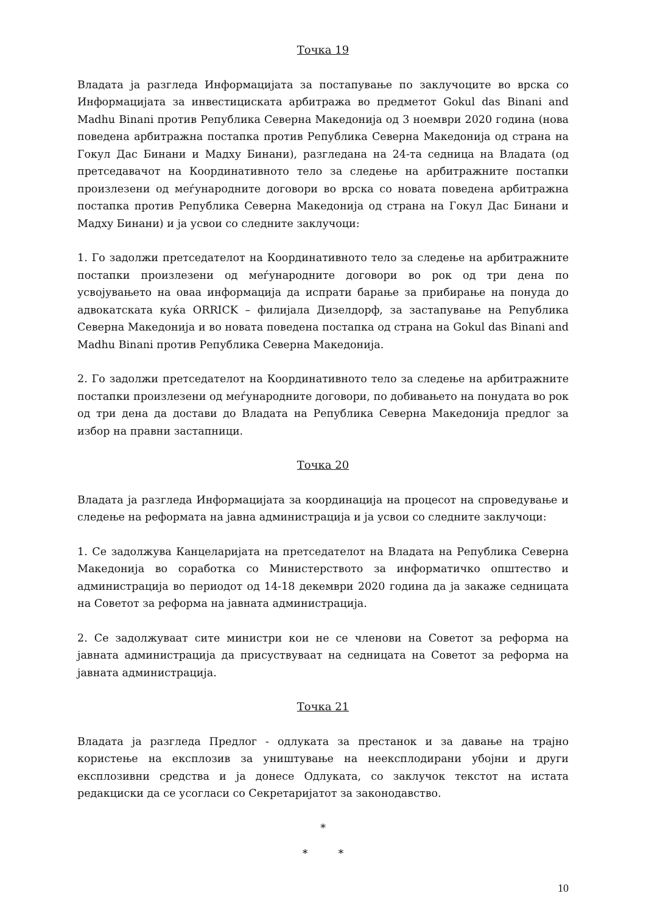Точка 19
Владата ја разгледа Информацијата за постапување по заклучоците во врска со Информацијата за инвестициската арбитража во предметот Gokul das Binani and Madhu Binani против Република Северна Македонија од 3 ноември 2020 година (нова поведена арбитражна постапка против Република Северна Македонија од страна на Гокул Дас Бинани и Мадху Бинани), разгледана на 24-та седница на Владата (од претседавачот на Координативното тело за следење на арбитражните постапки произлезени од меѓународните договори во врска со новата поведена арбитражна постапка против Република Северна Македонија од страна на Гокул Дас Бинани и Мадху Бинани) и ја усвои со следните заклучоци:
1. Го задолжи претседателот на Координативното тело за следење на арбитражните постапки произлезени од меѓународните договори во рок од три дена по усвојувањето на оваа информација да испрати барање за прибирање на понуда до адвокатската куќа ORRICK – филијала Дизелдорф, за застапување на Република Северна Македонија и во новата поведена постапка од страна на Gokul das Binani and Madhu Binani против Република Северна Македонија.
2. Го задолжи претседателот на Координативното тело за следење на арбитражните постапки произлезени од меѓународните договори, по добивањето на понудата во рок од три дена да достави до Владата на Република Северна Македонија предлог за избор на правни застапници.
Точка 20
Владата ја разгледа Информацијата за координација на процесот на спроведување и следење на реформата на јавна администрација и ја усвои со следните заклучоци:
1. Се задолжува Канцеларијата на претседателот на Владата на Република Северна Македонија во соработка со Министерството за информатичко општество и администрација во периодот од 14-18 декември 2020 година да ја закаже седницата на Советот за реформа на јавната администрација.
2. Се задолжуваат сите министри кои не се членови на Советот за реформа на јавната администрација да присуствуваат на седницата на Советот за реформа на јавната администрација.
Точка 21
Владата ја разгледа Предлог - одлуката за престанок и за давање на трајно користење на експлозив за уништување на неексплодирани убојни и други експлозивни средства и ја донесе Одлуката, со заклучок текстот на истата редакциски да се усогласи со Секретаријатот за законодавство.
*
* *
10